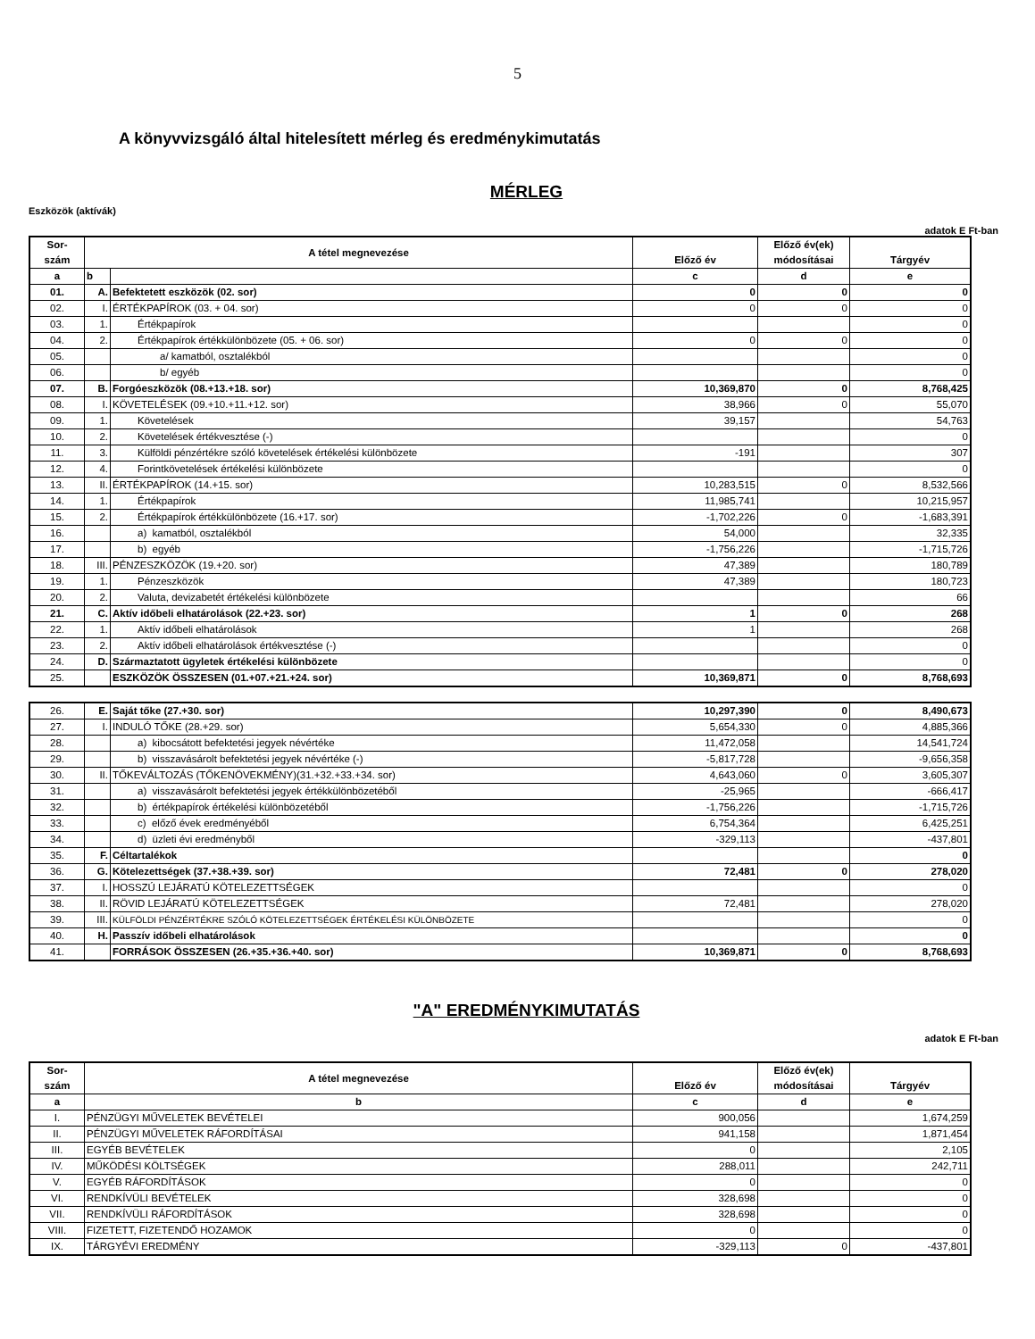5
A könyvvizsgáló által hitelesített mérleg és eredménykimutatás
MÉRLEG
Eszközök (aktívák)
adatok E Ft-ban
| Sor- szám | A tétel megnevezése | | Előző év | Előző év(ek) módosításai | Tárgyév |
| --- | --- | --- | --- | --- | --- |
| a | b | | c | d | e |
| 01. | A. | Befektetett eszközök (02. sor) | 0 | 0 | 0 |
| 02. | I. | ÉRTÉKPAPÍROK (03. + 04. sor) | 0 | 0 | 0 |
| 03. | 1. | Értékpapírok | | | 0 |
| 04. | 2. | Értékpapírok értékkülönbözete (05. + 06. sor) | 0 | 0 | 0 |
| 05. | | a/ kamatból, osztalékból | | | 0 |
| 06. | | b/ egyéb | | | 0 |
| 07. | B. | Forgóeszközök (08.+13.+18. sor) | 10,369,870 | 0 | 8,768,425 |
| 08. | I. | KÖVETELÉSEK (09.+10.+11.+12. sor) | 38,966 | 0 | 55,070 |
| 09. | 1. | Követelések | 39,157 | | 54,763 |
| 10. | 2. | Követelések értékvesztése (-) | | | 0 |
| 11. | 3. | Külföldi pénzértékre szóló követelések értékelési különbözete | -191 | | 307 |
| 12. | 4. | Forintkövetelések értékelési különbözete | | | 0 |
| 13. | II. | ÉRTÉKPAPÍROK (14.+15. sor) | 10,283,515 | 0 | 8,532,566 |
| 14. | 1. | Értékpapírok | 11,985,741 | | 10,215,957 |
| 15. | 2. | Értékpapírok értékkülönbözete (16.+17. sor) | -1,702,226 | 0 | -1,683,391 |
| 16. | | a) kamatból, osztalékból | 54,000 | | 32,335 |
| 17. | | b) egyéb | -1,756,226 | | -1,715,726 |
| 18. | III. | PÉNZESZKÖZÖK (19.+20. sor) | 47,389 | | 180,789 |
| 19. | 1. | Pénzeszközök | 47,389 | | 180,723 |
| 20. | 2. | Valuta, devizabetét értékelési különbözete | | | 66 |
| 21. | C. | Aktív időbeli elhatárolások (22.+23. sor) | 1 | 0 | 268 |
| 22. | 1. | Aktív időbeli elhatárolások | 1 | | 268 |
| 23. | 2. | Aktív időbeli elhatárolások értékvesztése (-) | | | 0 |
| 24. | D. | Származtatott ügyletek értékelési különbözete | | | 0 |
| 25. | | ESZKÖZÖK ÖSSZESEN (01.+07.+21.+24. sor) | 10,369,871 | 0 | 8,768,693 |
| 26. | E. | Saját tőke (27.+30. sor) | 10,297,390 | 0 | 8,490,673 |
| 27. | I. | INDULÓ TŐKE (28.+29. sor) | 5,654,330 | 0 | 4,885,366 |
| 28. | | a) kibocsátott befektetési jegyek névértéke | 11,472,058 | | 14,541,724 |
| 29. | | b) visszavásárolt befektetési jegyek névértéke (-) | -5,817,728 | | -9,656,358 |
| 30. | II. | TŐKEVÁLTOZÁS (TŐKENÖVEKMÉNY)(31.+32.+33.+34. sor) | 4,643,060 | 0 | 3,605,307 |
| 31. | | a) visszavásárolt befektetési jegyek értékkülönbözetéből | -25,965 | | -666,417 |
| 32. | | b) értékpapírok értékelési különbözetéből | -1,756,226 | | -1,715,726 |
| 33. | | c) előző évek eredményéből | 6,754,364 | | 6,425,251 |
| 34. | | d) üzleti évi eredményből | -329,113 | | -437,801 |
| 35. | F. | Céltartalékok | | | 0 |
| 36. | G. | Kötelezettségek (37.+38.+39. sor) | 72,481 | 0 | 278,020 |
| 37. | I. | HOSSZÚ LEJÁRATÚ KÖTELEZETTSÉGEK | | | 0 |
| 38. | II. | RÖVID LEJÁRATÚ KÖTELEZETTSÉGEK | 72,481 | | 278,020 |
| 39. | III. | KÜLFÖLDI PÉNZÉRTÉKRE SZÓLÓ KÖTELEZETTSÉGEK ÉRTÉKELÉSI KÜLÖNBÖZETE | | | 0 |
| 40. | H. | Passzív időbeli elhatárolások | | | 0 |
| 41. | | FORRÁSOK ÖSSZESEN (26.+35.+36.+40. sor) | 10,369,871 | 0 | 8,768,693 |
"A" EREDMÉNYKIMUTATÁS
adatok E Ft-ban
| Sor- szám | A tétel megnevezése | Előző év | Előző év(ek) módosításai | Tárgyév |
| --- | --- | --- | --- | --- |
| a | b | c | d | e |
| I. | PÉNZÜGYI MŰVELETEK BEVÉTELEI | 900,056 | | 1,674,259 |
| II. | PÉNZÜGYI MŰVELETEK RÁFORDÍTÁSAI | 941,158 | | 1,871,454 |
| III. | EGYÉB BEVÉTELEK | 0 | | 2,105 |
| IV. | MŰKÖDÉSI KÖLTSÉGEK | 288,011 | | 242,711 |
| V. | EGYÉB RÁFORDÍTÁSOK | 0 | | 0 |
| VI. | RENDKÍVÜLI BEVÉTELEK | 328,698 | | 0 |
| VII. | RENDKÍVÜLI RÁFORDÍTÁSOK | 328,698 | | 0 |
| VIII. | FIZETETT, FIZETENDŐ HOZAMOK | 0 | | 0 |
| IX. | TÁRGYÉVI EREDMÉNY | -329,113 | 0 | -437,801 |